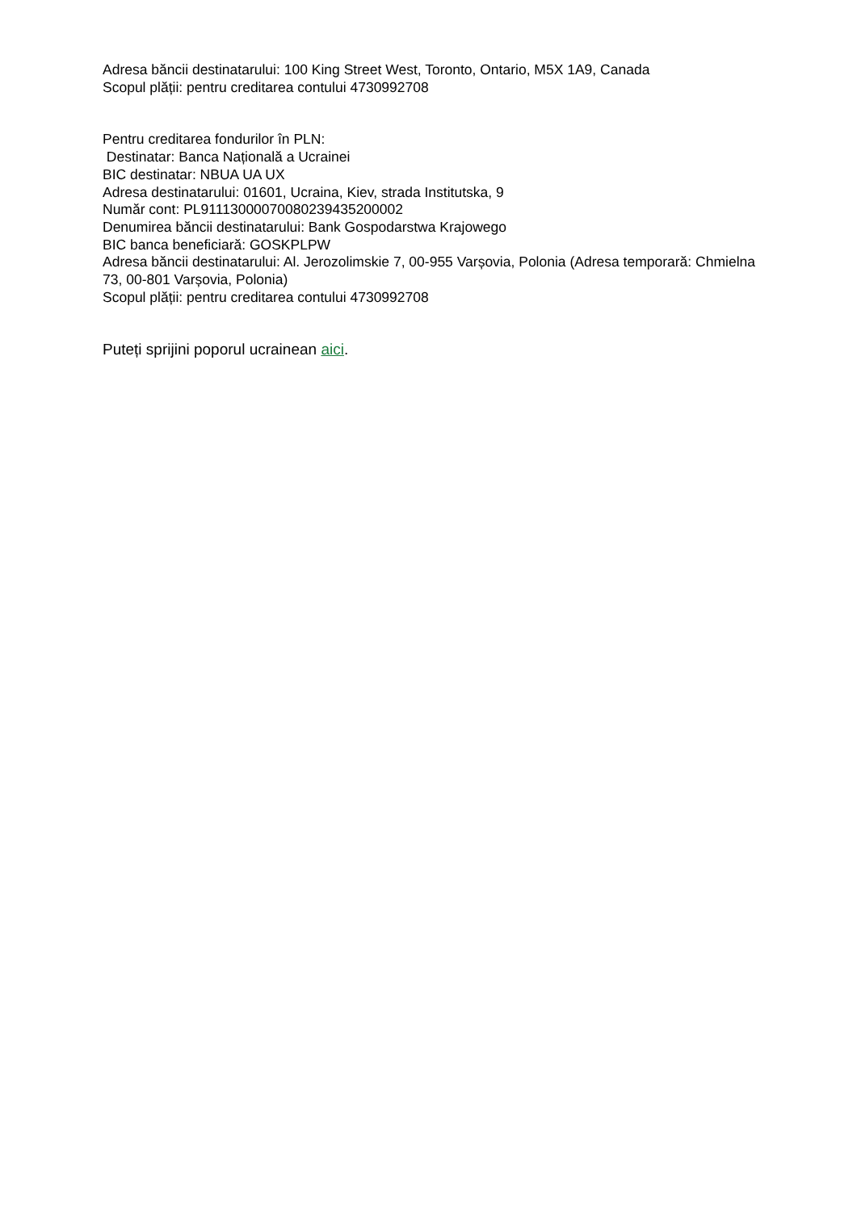Adresa băncii destinatarului: 100 King Street West, Toronto, Ontario, M5X 1A9, Canada
Scopul plății: pentru creditarea contului 4730992708
Pentru creditarea fondurilor în PLN:
Destinatar: Banca Națională a Ucrainei
BIC destinatar: NBUA UA UX
Adresa destinatarului: 01601, Ucraina, Kiev, strada Institutska, 9
Număr cont: PL91113000070080239435200002
Denumirea băncii destinatarului: Bank Gospodarstwa Krajowego
BIC banca beneficiară: GOSKPLPW
Adresa băncii destinatarului: Al. Jerozolimskie 7, 00-955 Varșovia, Polonia (Adresa temporară: Chmielna 73, 00-801 Varșovia, Polonia)
Scopul plății: pentru creditarea contului 4730992708
Puteți sprijini poporul ucrainean aici.